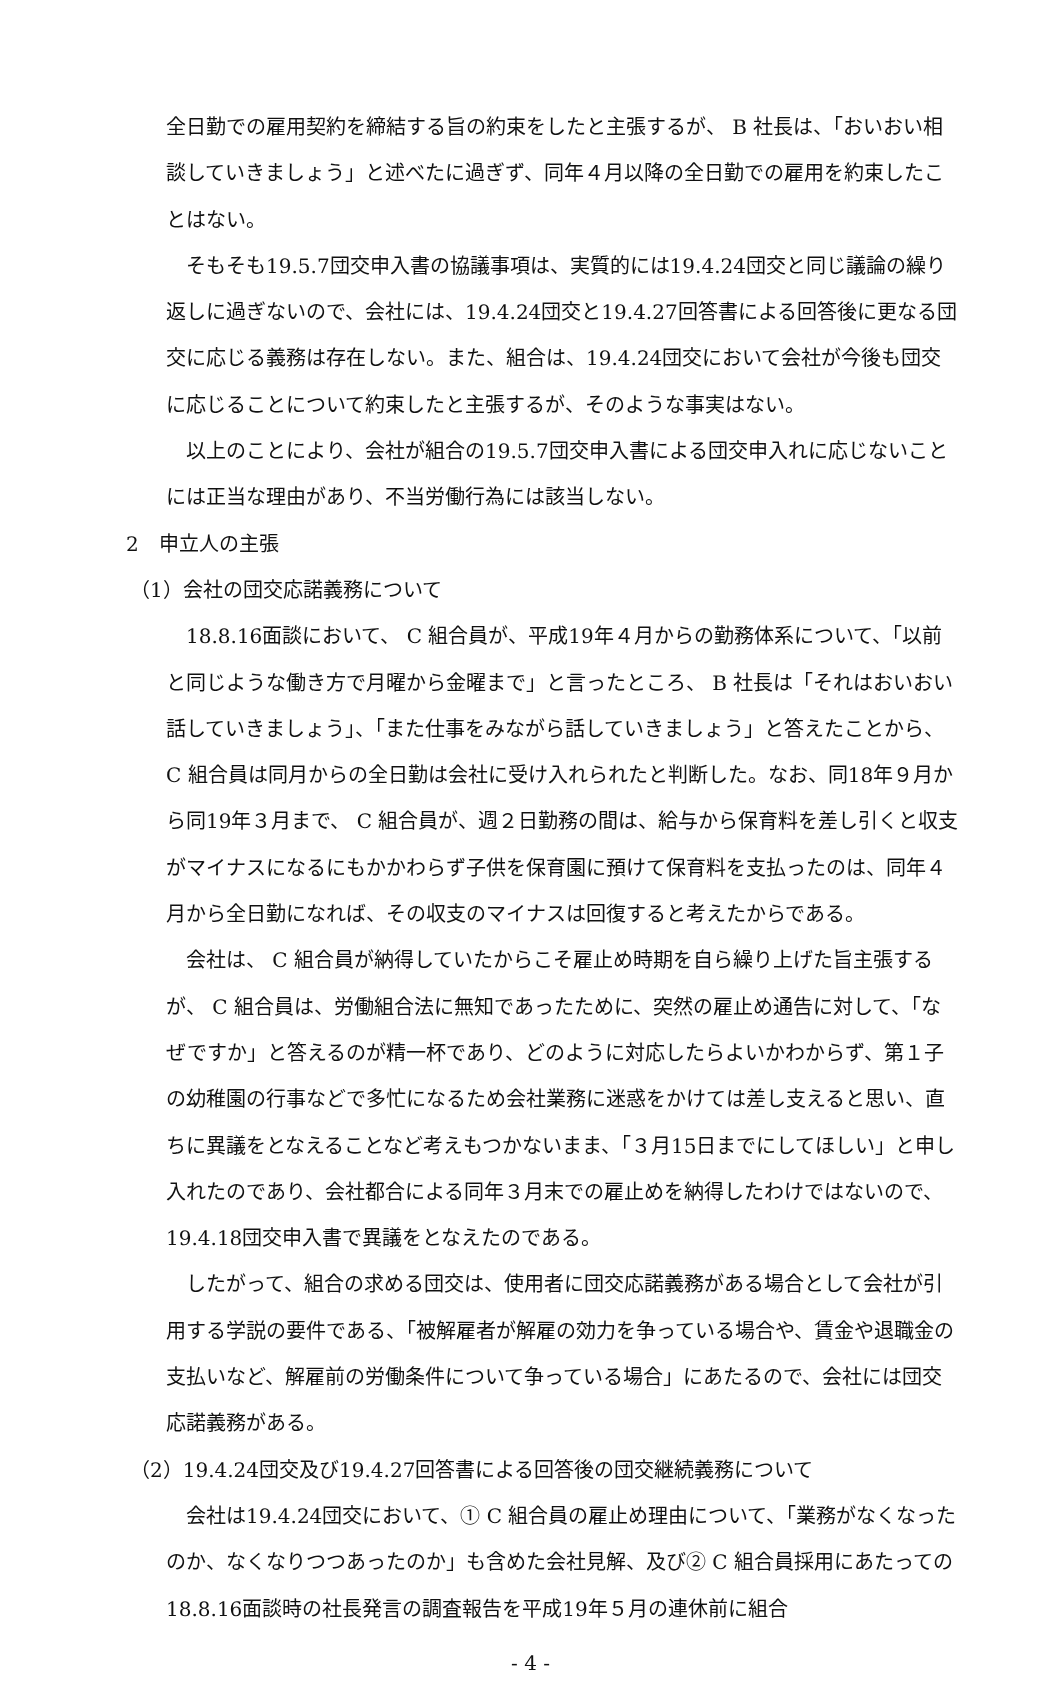全日勤での雇用契約を締結する旨の約束をしたと主張するが、 B 社長は、「おいおい相談していきましょう」と述べたに過ぎず、同年４月以降の全日勤での雇用を約束したことはない。
そもそも19.5.7団交申入書の協議事項は、実質的には19.4.24団交と同じ議論の繰り返しに過ぎないので、会社には、19.4.24団交と19.4.27回答書による回答後に更なる団交に応じる義務は存在しない。また、組合は、19.4.24団交において会社が今後も団交に応じることについて約束したと主張するが、そのような事実はない。
以上のことにより、会社が組合の19.5.7団交申入書による団交申入れに応じないことには正当な理由があり、不当労働行為には該当しない。
2　申立人の主張
（1）会社の団交応諾義務について
18.8.16面談において、 C 組合員が、平成19年４月からの勤務体系について、「以前と同じような働き方で月曜から金曜まで」と言ったところ、 B 社長は「それはおいおい話していきましょう」、「また仕事をみながら話していきましょう」と答えたことから、 C 組合員は同月からの全日勤は会社に受け入れられたと判断した。なお、同18年９月から同19年３月まで、 C 組合員が、週２日勤務の間は、給与から保育料を差し引くと収支がマイナスになるにもかかわらず子供を保育園に預けて保育料を支払ったのは、同年４月から全日勤になれば、その収支のマイナスは回復すると考えたからである。
会社は、 C 組合員が納得していたからこそ雇止め時期を自ら繰り上げた旨主張するが、 C 組合員は、労働組合法に無知であったために、突然の雇止め通告に対して、「なぜですか」と答えるのが精一杯であり、どのように対応したらよいかわからず、第１子の幼稚園の行事などで多忙になるため会社業務に迷惑をかけては差し支えると思い、直ちに異議をとなえることなど考えもつかないまま、「３月15日までにしてほしい」と申し入れたのであり、会社都合による同年３月末での雇止めを納得したわけではないので、19.4.18団交申入書で異議をとなえたのである。
したがって、組合の求める団交は、使用者に団交応諾義務がある場合として会社が引用する学説の要件である、「被解雇者が解雇の効力を争っている場合や、賃金や退職金の支払いなど、解雇前の労働条件について争っている場合」にあたるので、会社には団交応諾義務がある。
（2）19.4.24団交及び19.4.27回答書による回答後の団交継続義務について
会社は19.4.24団交において、① C 組合員の雇止め理由について、「業務がなくなったのか、なくなりつつあったのか」も含めた会社見解、及び② C 組合員採用にあたっての18.8.16面談時の社長発言の調査報告を平成19年５月の連休前に組合
- 4 -